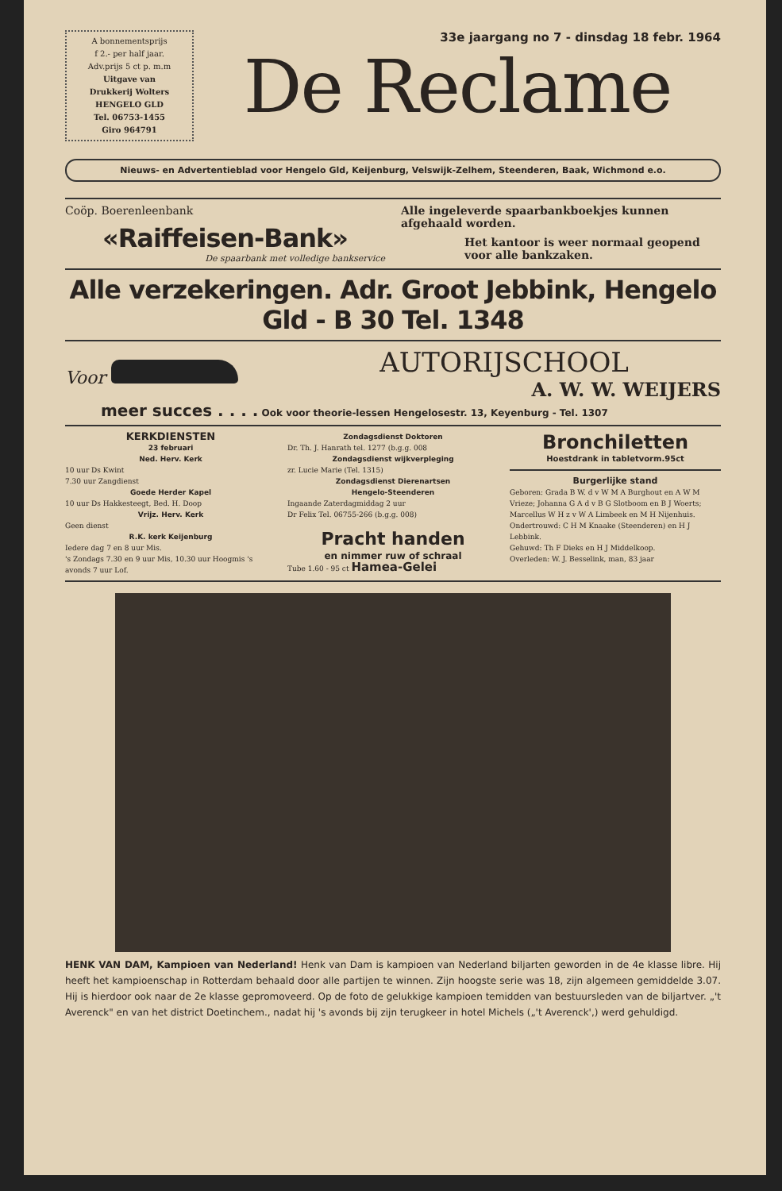A bonnementsprijs
f 2.- per half jaar.
Adv.prijs 5 ct p. m.m
Uitgave van
Drukkerij Wolters
HENGELO GLD
Tel. 06753-1455
Giro 964791
33e jaargang no 7 - dinsdag 18 febr. 1964
De Reclame
Nieuws- en Advertentieblad voor Hengelo Gld, Keijenburg, Velswijk-Zelhem, Steenderen, Baak, Wichmond e.o.
Coöp. Boerenleenbank
«Raiffeisen-Bank»
De spaarbank met volledige bankservice
Alle ingeleverde spaarbankboekjes kunnen afgehaald worden.
Het kantoor is weer normaal geopend voor alle bankzaken.
Alle verzekeringen. Adr. Groot Jebbink, Hengelo Gld - B 30 Tel. 1348
Voor
AUTORIJSCHOOL
A. W. W. WEIJERS
meer succes . . . . Ook voor theorie-lessen Hengelosestr. 13, Keyenburg - Tel. 1307
KERKDIENSTEN
23 februari
Ned. Herv. Kerk
10 uur Ds Kwint
7.30 uur Zangdienst
Goede Herder Kapel
10 uur Ds Hakkesteegt, Bed. H. Doop
Vrijz. Herv. Kerk
Geen dienst
R.K. kerk Keijenburg
Iedere dag 7 en 8 uur Mis.
's Zondags 7.30 en 9 uur Mis, 10.30 uur Hoogmis 's avonds 7 uur Lof.
Zondagsdienst Doktoren
Dr. Th. J. Hanrath tel. 1277 (b.g.g. 008
Zondagsdienst wijkverpleging
zr. Lucie Marie (Tel. 1315)
Zondagsdienst Dierenartsen
Hengelo-Steenderen
Ingaande Zaterdagmiddag 2 uur
Dr Felix Tel. 06755-266 (b.g.g. 008)
Pracht handen
en nimmer ruw of schraal
Tube 1.60 - 95 ct Hamea-Gelei
Bronchiletten
Hoestdrank in tabletvorm.95ct
Burgerlijke stand
Geboren: Grada B W. d v W M A Burghout en A W M Vrieze; Johanna G A d v B G Slotboom en B J Woerts; Marcellus W H z v W A Limbeek en M H Nijenhuis.
Ondertrouwd: C H M Knaake (Steenderen) en H J Lebbink.
Gehuwd: Th F Dieks en H J Middelkoop.
Overleden: W. J. Besselink, man, 83 jaar
HENK VAN DAM, Kampioen van Nederland! Henk van Dam is kampioen van Nederland biljarten geworden in de 4e klasse libre. Hij heeft het kampioenschap in Rotterdam behaald door alle partijen te winnen. Zijn hoogste serie was 18, zijn algemeen gemiddelde 3.07. Hij is hierdoor ook naar de 2e klasse gepromoveerd. Op de foto de gelukkige kampioen temidden van bestuursleden van de biljartver. „'t Averenck" en van het district Doetinchem., nadat hij 's avonds bij zijn terugkeer in hotel Michels („'t Averenck',) werd gehuldigd.